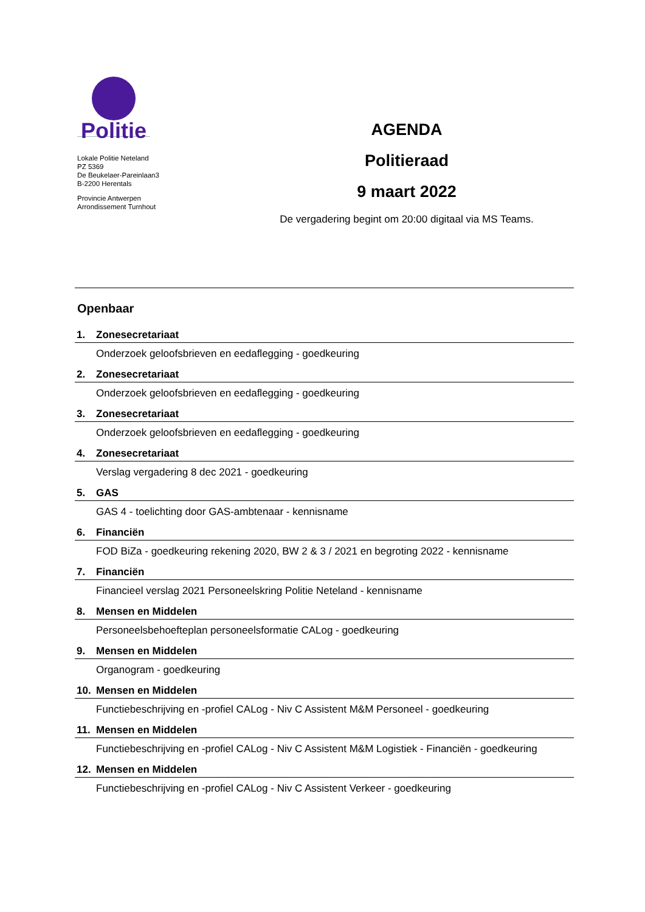Politie
Lokale Politie Neteland
PZ 5369
De Beukelaer-Pareinlaan3
B-2200 Herentals
Provincie Antwerpen
Arrondissement Turnhout
AGENDA
Politieraad
9 maart 2022
De vergadering begint om 20:00 digitaal via MS Teams.
Openbaar
1. Zonesecretariaat
Onderzoek geloofsbrieven en eedaflegging - goedkeuring
2. Zonesecretariaat
Onderzoek geloofsbrieven en eedaflegging - goedkeuring
3. Zonesecretariaat
Onderzoek geloofsbrieven en eedaflegging - goedkeuring
4. Zonesecretariaat
Verslag vergadering 8 dec 2021 - goedkeuring
5. GAS
GAS 4 - toelichting door GAS-ambtenaar - kennisname
6. Financiën
FOD BiZa - goedkeuring rekening 2020, BW 2 & 3 / 2021 en begroting 2022 - kennisname
7. Financiën
Financieel verslag 2021 Personeelskring Politie Neteland - kennisname
8. Mensen en Middelen
Personeelsbehoefteplan personeelsformatie CALog - goedkeuring
9. Mensen en Middelen
Organogram - goedkeuring
10. Mensen en Middelen
Functiebeschrijving en -profiel CALog - Niv C Assistent M&M Personeel - goedkeuring
11. Mensen en Middelen
Functiebeschrijving en -profiel CALog - Niv C Assistent M&M Logistiek - Financiën - goedkeuring
12. Mensen en Middelen
Functiebeschrijving en -profiel CALog - Niv C Assistent Verkeer - goedkeuring